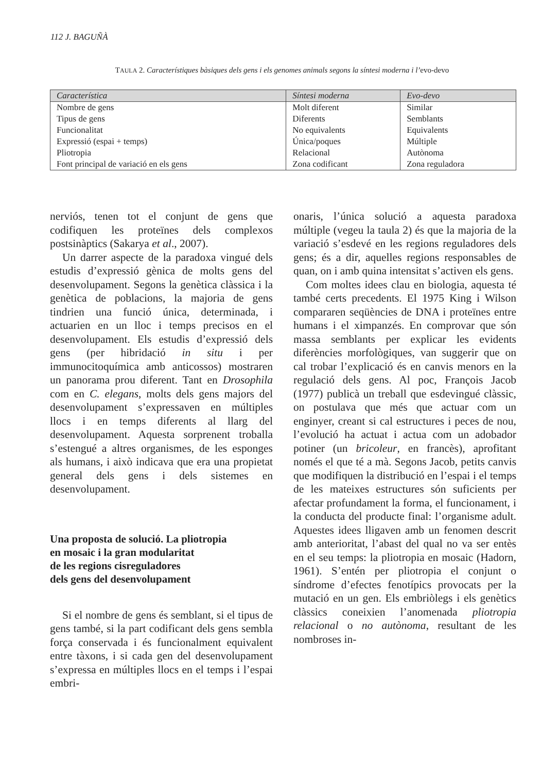112 J. BAGUÑÀ
TAULA 2. Característiques bàsiques dels gens i els genomes animals segons la síntesi moderna i l’evo-devo
| Característica | Síntesi moderna | Evo-devo |
| --- | --- | --- |
| Nombre de gens | Molt diferent | Similar |
| Tipus de gens | Diferents | Semblants |
| Funcionalitat | No equivalents | Equivalents |
| Expressió (espai + temps) | Única/poques | Múltiple |
| Pliotropia | Relacional | Autònoma |
| Font principal de variació en els gens | Zona codificant | Zona reguladora |
nerviós, tenen tot el conjunt de gens que codifiquen les proteïnes dels complexos postsinàptics (Sakarya et al., 2007).
Un darrer aspecte de la paradoxa vingué dels estudis d’expressió gènica de molts gens del desenvolupament. Segons la genètica clàssica i la genètica de poblacions, la majoria de gens tindrien una funció única, determinada, i actuarien en un lloc i temps precisos en el desenvolupament. Els estudis d’expressió dels gens (per hibridació in situ i per immunocitoquímica amb anticossos) mostraren un panorama prou diferent. Tant en Drosophila com en C. elegans, molts dels gens majors del desenvolupament s’expressaven en múltiples llocs i en temps diferents al llarg del desenvolupament. Aquesta sorprenent troballa s’estengué a altres organismes, de les esponges als humans, i això indicava que era una propietat general dels gens i dels sistemes en desenvolupament.
Una proposta de solució. La pliotropia
en mosaic i la gran modularitat
de les regions cisreguladores
dels gens del desenvolupament
Si el nombre de gens és semblant, si el tipus de gens també, si la part codificant dels gens sembla força conservada i és funcionalment equivalent entre tàxons, i si cada gen del desenvolupament s’expressa en múltiples llocs en el temps i l’espai embri-
onaris, l’única solució a aquesta paradoxa múltiple (vegeu la taula 2) és que la majoria de la variació s’esdevé en les regions reguladores dels gens; és a dir, aquelles regions responsables de quan, on i amb quina intensitat s’activen els gens.
Com moltes idees clau en biologia, aquesta té també certs precedents. El 1975 King i Wilson compararen seqüències de DNA i proteïnes entre humans i el ximpanzés. En comprovar que són massa semblants per explicar les evidents diferències morfològiques, van suggerir que on cal trobar l’explicació és en canvis menors en la regulació dels gens. Al poc, François Jacob (1977) publicà un treball que esdevingué clàssic, on postulava que més que actuar com un enginyer, creant si cal estructures i peces de nou, l’evolució ha actuat i actua com un adobador potiner (un bricoleur, en francès), aprofitant només el que té a mà. Segons Jacob, petits canvis que modifiquen la distribució en l’espai i el temps de les mateixes estructures són suficients per afectar profundament la forma, el funcionament, i la conducta del producte final: l’organisme adult. Aquestes idees lligaven amb un fenomen descrit amb anterioritat, l’abast del qual no va ser entès en el seu temps: la pliotropia en mosaic (Hadorn, 1961). S’entén per pliotropia el conjunt o síndrome d’efectes fenotípics provocats per la mutació en un gen. Els embriòlegs i els genètics clàssics coneixien l’anomenada pliotropia relacional o no autònoma, resultant de les nombroses in-